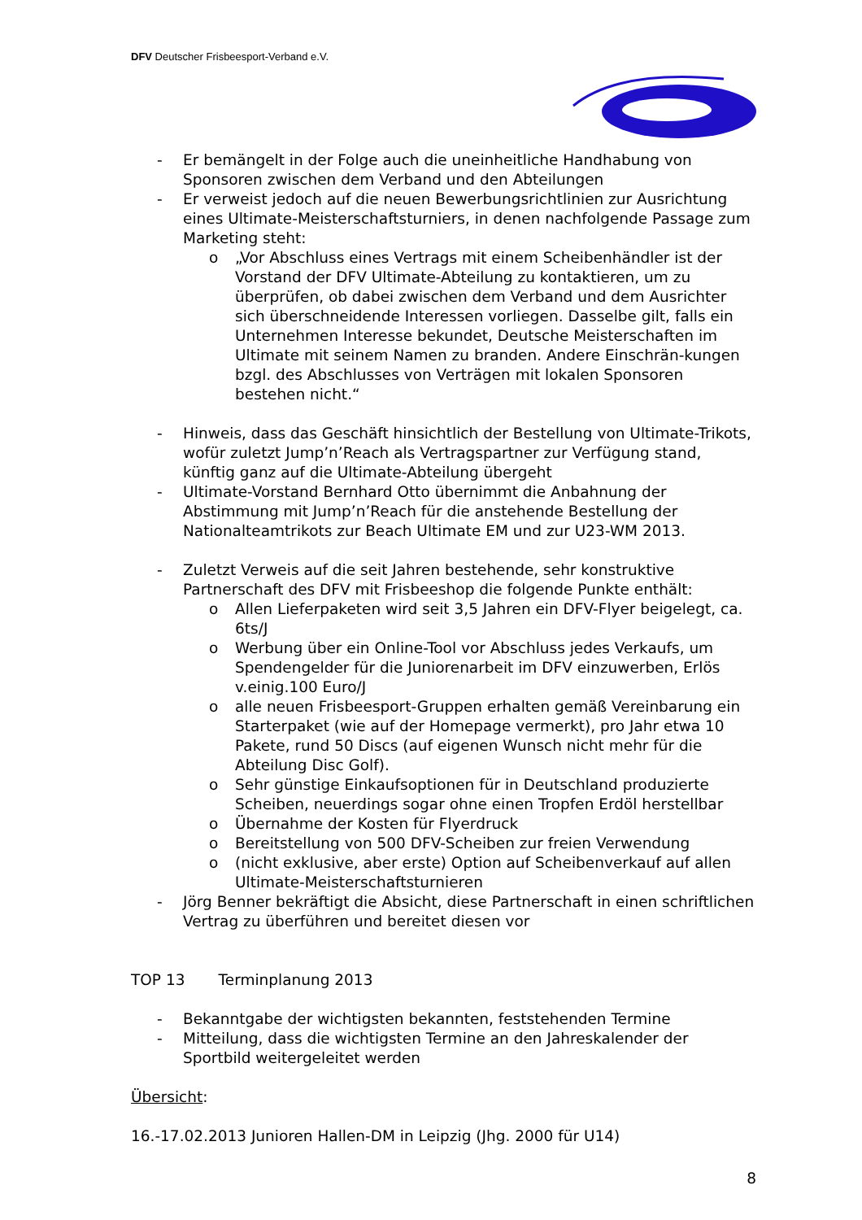DFV Deutscher Frisbeesport-Verband e.V.
- Er bemängelt in der Folge auch die uneinheitliche Handhabung von Sponsoren zwischen dem Verband und den Abteilungen
- Er verweist jedoch auf die neuen Bewerbungsrichtlinien zur Ausrichtung eines Ultimate-Meisterschaftsturniers, in denen nachfolgende Passage zum Marketing steht:
o „Vor Abschluss eines Vertrags mit einem Scheibenhändler ist der Vorstand der DFV Ultimate-Abteilung zu kontaktieren, um zu überprüfen, ob dabei zwischen dem Verband und dem Ausrichter sich überschneidende Interessen vorliegen. Dasselbe gilt, falls ein Unternehmen Interesse bekundet, Deutsche Meisterschaften im Ultimate mit seinem Namen zu branden. Andere Einschrän-kungen bzgl. des Abschlusses von Verträgen mit lokalen Sponsoren bestehen nicht.“
- Hinweis, dass das Geschäft hinsichtlich der Bestellung von Ultimate-Trikots, wofür zuletzt Jump’n’Reach als Vertragspartner zur Verfügung stand, künftig ganz auf die Ultimate-Abteilung übergeht
- Ultimate-Vorstand Bernhard Otto übernimmt die Anbahnung der Abstimmung mit Jump’n’Reach für die anstehende Bestellung der Nationalteamtrikots zur Beach Ultimate EM und zur U23-WM 2013.
- Zuletzt Verweis auf die seit Jahren bestehende, sehr konstruktive Partnerschaft des DFV mit Frisbeeshop die folgende Punkte enthält:
o Allen Lieferpaketen wird seit 3,5 Jahren ein DFV-Flyer beigelegt, ca. 6ts/J
o Werbung über ein Online-Tool vor Abschluss jedes Verkaufs, um Spendengelder für die Juniorenarbeit im DFV einzuwerben, Erlös v.einig.100 Euro/J
o alle neuen Frisbeesport-Gruppen erhalten gemäß Vereinbarung ein Starterpaket (wie auf der Homepage vermerkt), pro Jahr etwa 10 Pakete, rund 50 Discs (auf eigenen Wunsch nicht mehr für die Abteilung Disc Golf).
o Sehr günstige Einkaufsoptionen für in Deutschland produzierte Scheiben, neuerdings sogar ohne einen Tropfen Erdöl herstellbar
o Übernahme der Kosten für Flyerdruck
o Bereitstellung von 500 DFV-Scheiben zur freien Verwendung
o (nicht exklusive, aber erste) Option auf Scheibenverkauf auf allen Ultimate-Meisterschaftsturnieren
- Jörg Benner bekräftigt die Absicht, diese Partnerschaft in einen schriftlichen Vertrag zu überführen und bereitet diesen vor
TOP 13 Terminplanung 2013
- Bekanntgabe der wichtigsten bekannten, feststehenden Termine
- Mitteilung, dass die wichtigsten Termine an den Jahreskalender der Sportbild weitergeleitet werden
Übersicht:
16.-17.02.2013 Junioren Hallen-DM in Leipzig (Jhg. 2000 für U14)
8